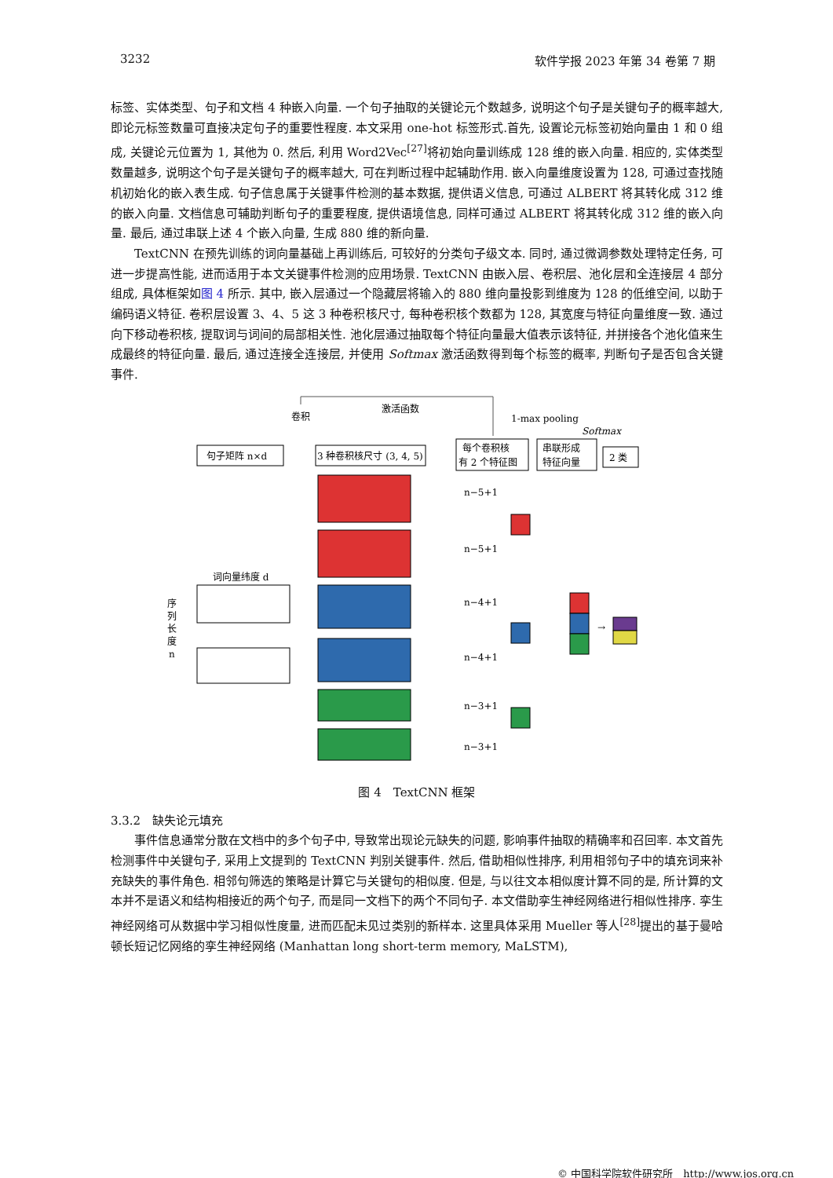3232 软件学报 2023 年第 34 卷第 7 期
标签、实体类型、句子和文档 4 种嵌入向量. 一个句子抽取的关键论元个数越多, 说明这个句子是关键句子的概率越大, 即论元标签数量可直接决定句子的重要性程度. 本文采用 one-hot 标签形式.首先, 设置论元标签初始向量由 1 和 0 组成, 关键论元位置为 1, 其他为 0. 然后, 利用 Word2Vec<sup>[27]</sup>将初始向量训练成 128 维的嵌入向量. 相应的, 实体类型数量越多, 说明这个句子是关键句子的概率越大, 可在判断过程中起辅助作用. 嵌入向量维度设置为 128, 可通过查找随机初始化的嵌入表生成. 句子信息属于关键事件检测的基本数据, 提供语义信息, 可通过 ALBERT 将其转化成 312 维的嵌入向量. 文档信息可辅助判断句子的重要程度, 提供语境信息, 同样可通过 ALBERT 将其转化成 312 维的嵌入向量. 最后, 通过串联上述 4 个嵌入向量, 生成 880 维的新向量.
TextCNN 在预先训练的词向量基础上再训练后, 可较好的分类句子级文本. 同时, 通过微调参数处理特定任务, 可进一步提高性能, 进而适用于本文关键事件检测的应用场景. TextCNN 由嵌入层、卷积层、池化层和全连接层 4 部分组成, 具体框架如图 4 所示. 其中, 嵌入层通过一个隐藏层将输入的 880 维向量投影到维度为 128 的低维空间, 以助于编码语义特征. 卷积层设置 3、4、5 这 3 种卷积核尺寸, 每种卷积核个数都为 128, 其宽度与特征向量维度一致. 通过向下移动卷积核, 提取词与词间的局部相关性. 池化层通过抽取每个特征向量最大值表示该特征, 并拼接各个池化值来生成最终的特征向量. 最后, 通过连接全连接层, 并使用 Softmax 激活函数得到每个标签的概率, 判断句子是否包含关键事件.
卷积
激活函数
1-max pooling
Softmax
句子矩阵 n×d
3 种卷积核尺寸 (3, 4, 5)
每个卷积核
有 2 个特征图
串联形成
特征向量
2 类
词向量纬度 d
序
列
长
度
n
n−5+1
n−5+1
n−4+1
n−4+1
n−3+1
n−3+1
→
图 4　TextCNN 框架
3.3.2　缺失论元填充
事件信息通常分散在文档中的多个句子中, 导致常出现论元缺失的问题, 影响事件抽取的精确率和召回率. 本文首先检测事件中关键句子, 采用上文提到的 TextCNN 判别关键事件. 然后, 借助相似性排序, 利用相邻句子中的填充词来补充缺失的事件角色. 相邻句筛选的策略是计算它与关键句的相似度. 但是, 与以往文本相似度计算不同的是, 所计算的文本并不是语义和结构相接近的两个句子, 而是同一文档下的两个不同句子. 本文借助孪生神经网络进行相似性排序. 孪生神经网络可从数据中学习相似性度量, 进而匹配未见过类别的新样本. 这里具体采用 Mueller 等人<sup>[28]</sup>提出的基于曼哈顿长短记忆网络的孪生神经网络 (Manhattan long short-term memory, MaLSTM),
© 中国科学院软件研究所　http://www.jos.org.cn